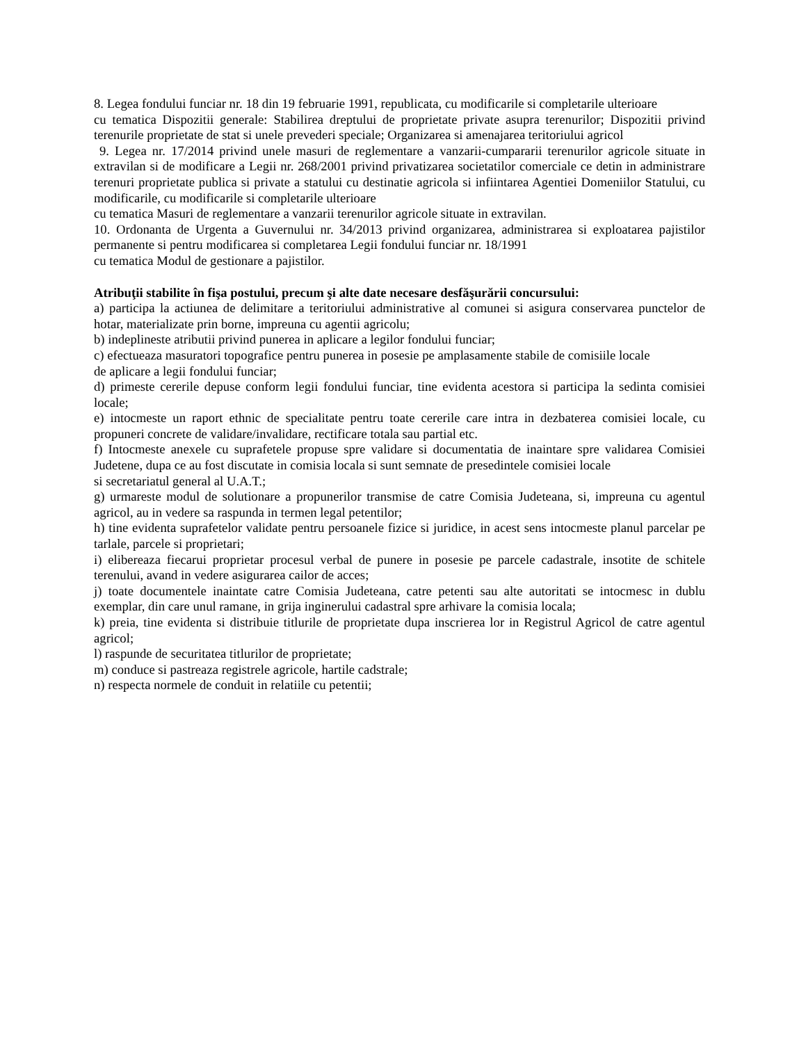8. Legea fondului funciar nr. 18 din 19 februarie 1991, republicata, cu modificarile si completarile ulterioare
cu tematica Dispozitii generale: Stabilirea dreptului de proprietate private asupra terenurilor; Dispozitii privind terenurile proprietate de stat si unele prevederi speciale; Organizarea si amenajarea teritoriului agricol
9. Legea nr. 17/2014 privind unele masuri de reglementare a vanzarii-cumpararii terenurilor agricole situate in extravilan si de modificare a Legii nr. 268/2001 privind privatizarea societatilor comerciale ce detin in administrare terenuri proprietate publica si private a statului cu destinatie agricola si infiintarea Agentiei Domeniilor Statului, cu modificarile, cu modificarile si completarile ulterioare
cu tematica Masuri de reglementare a vanzarii terenurilor agricole situate in extravilan.
10. Ordonanta de Urgenta a Guvernului nr. 34/2013 privind organizarea, administrarea si exploatarea pajistilor permanente si pentru modificarea si completarea Legii fondului funciar nr. 18/1991
cu tematica Modul de gestionare a pajistilor.
Atribuţii stabilite în fişa postului, precum şi alte date necesare desfăşurării concursului:
a) participa la actiunea de delimitare a teritoriului administrative al comunei si asigura conservarea punctelor de hotar, materializate prin borne, impreuna cu agentii agricolu;
b) indeplineste atributii privind punerea in aplicare a legilor fondului funciar;
c) efectueaza masuratori topografice pentru punerea in posesie pe amplasamente stabile de comisiile locale
de aplicare a legii fondului funciar;
d) primeste cererile depuse conform legii fondului funciar, tine evidenta acestora si participa la sedinta comisiei locale;
e) intocmeste un raport ethnic de specialitate pentru toate cererile care intra in dezbaterea comisiei locale, cu propuneri concrete de validare/invalidare, rectificare totala sau partial etc.
f) Intocmeste anexele cu suprafetele propuse spre validare si documentatia de inaintare spre validarea Comisiei Judetene, dupa ce au fost discutate in comisia locala si sunt semnate de presedintele comisiei locale
si secretariatul general al U.A.T.;
g) urmareste modul de solutionare a propunerilor transmise de catre Comisia Judeteana, si, impreuna cu agentul agricol, au in vedere sa raspunda in termen legal petentilor;
h) tine evidenta suprafetelor validate pentru persoanele fizice si juridice, in acest sens intocmeste planul parcelar pe tarlale, parcele si proprietari;
i) elibereaza fiecarui proprietar procesul verbal de punere in posesie pe parcele cadastrale, insotite de schitele terenului, avand in vedere asigurarea cailor de acces;
j) toate documentele inaintate catre Comisia Judeteana, catre petenti sau alte autoritati se intocmesc in dublu exemplar, din care unul ramane, in grija inginerului cadastral spre arhivare la comisia locala;
k) preia, tine evidenta si distribuie titlurile de proprietate dupa inscrierea lor in Registrul Agricol de catre agentul agricol;
l) raspunde de securitatea titlurilor de proprietate;
m) conduce si pastreaza registrele agricole, hartile cadstrale;
n) respecta normele de conduit in relatiile cu petentii;